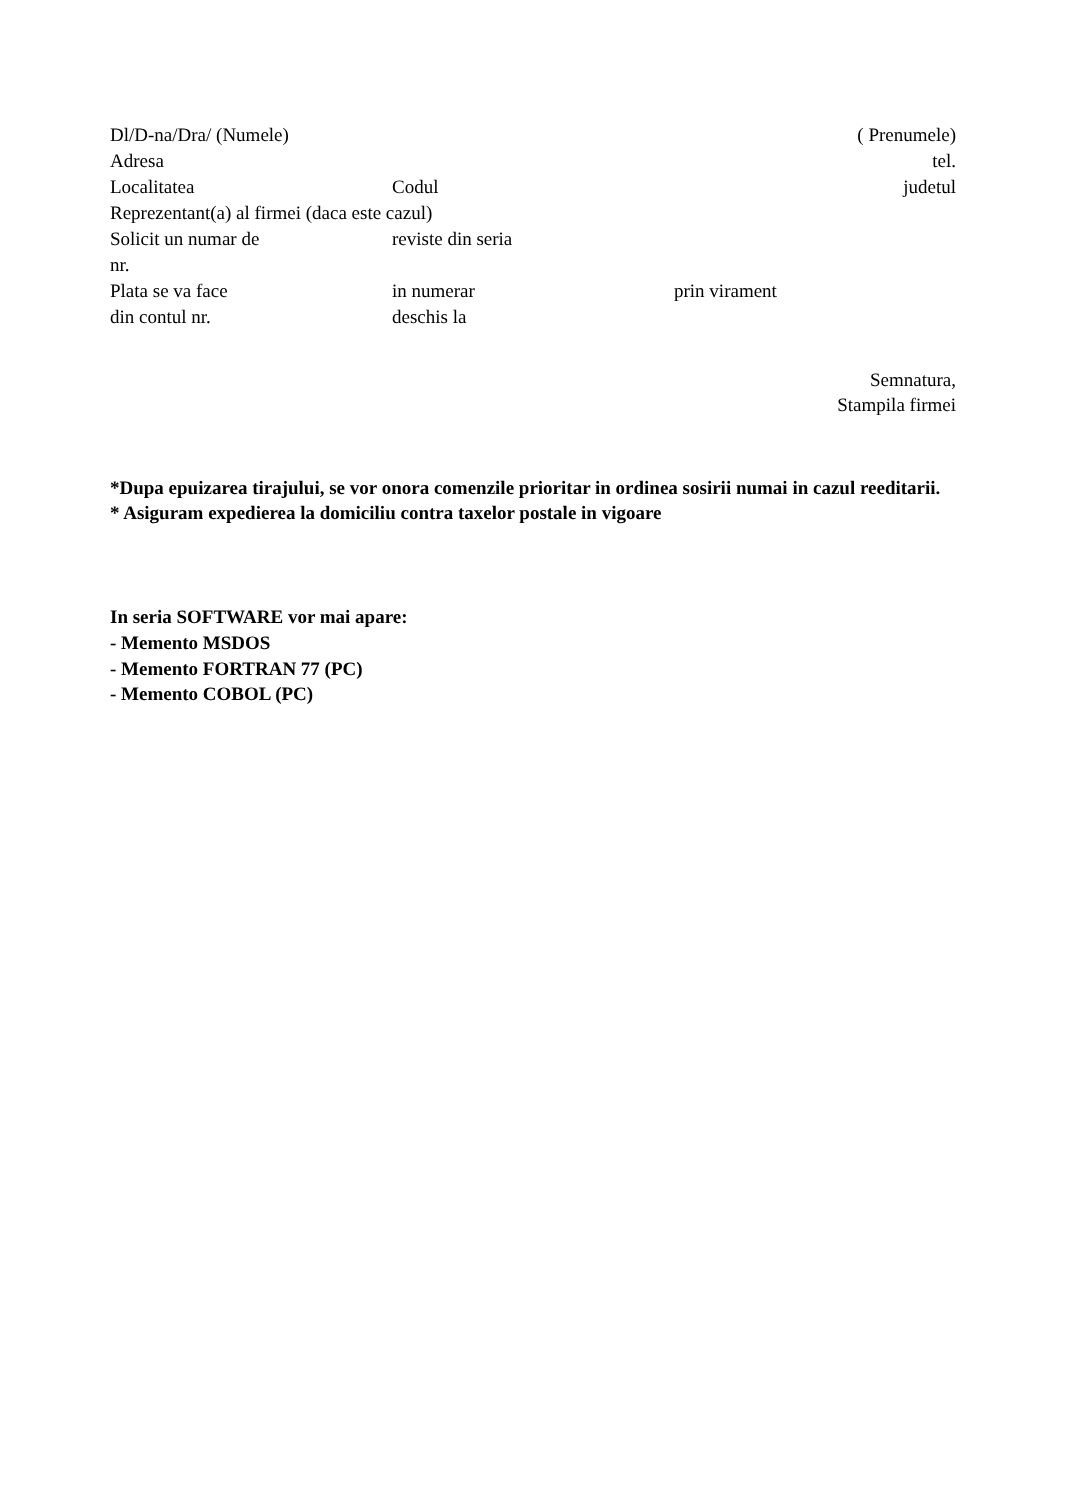Dl/D-na/Dra/ (Numele) ( Prenumele)
Adresa tel.
Localitatea Codul judetul
Reprezentant(a) al firmei (daca este cazul)
Solicit un numar de reviste din seria
nr.
Plata se va face in numerar prin virament
din contul nr. deschis la
Semnatura,
Stampila firmei
*Dupa epuizarea tirajului, se vor onora comenzile prioritar in ordinea sosirii numai in cazul reeditarii.
* Asiguram expedierea la domiciliu contra taxelor postale in vigoare
In seria SOFTWARE vor mai apare:
- Memento MSDOS
- Memento FORTRAN 77 (PC)
- Memento COBOL (PC)